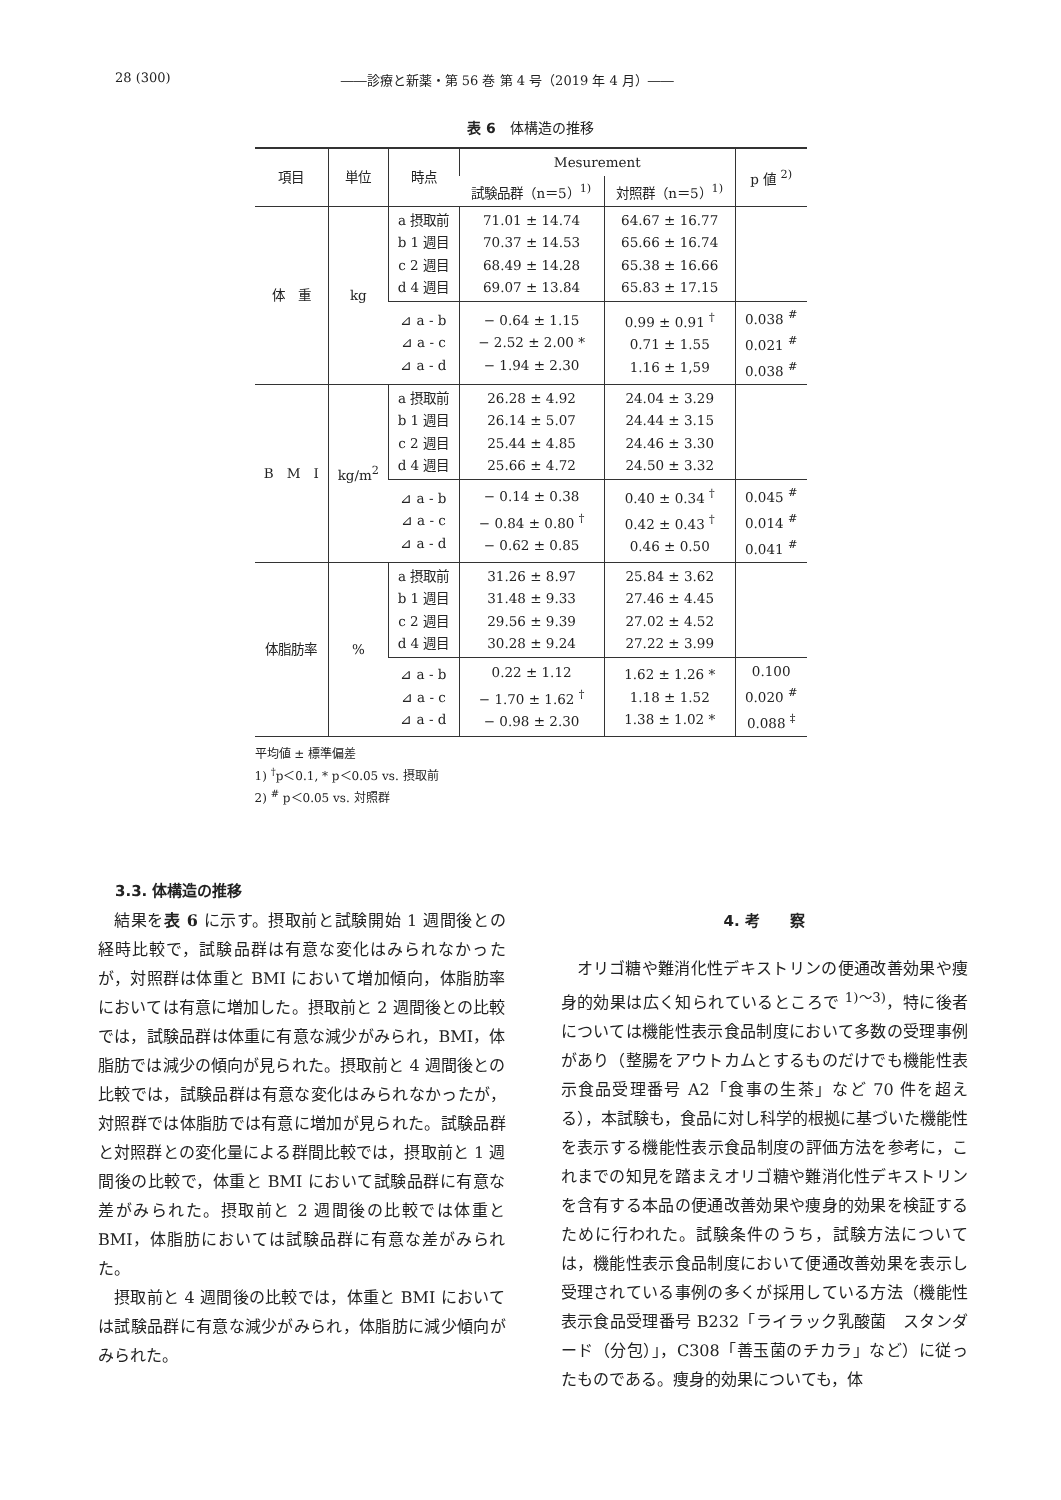28 (300) ――診療と新薬・第 56 巻 第 4 号（2019 年 4 月）――
表 6　体構造の推移
| 項目 | 単位 | 時点 | Mesurement | | p 値 <sup>2)</sup> |
| --- | --- | --- | --- | --- | --- |
| | | | 試験品群（n＝5）<sup>1)</sup> | 対照群（n＝5）<sup>1)</sup> | |
| 体 重 | kg | a 摂取前 b 1 週目 c 2 週目 d 4 週目 | 71.01 ± 14.74 70.37 ± 14.53 68.49 ± 14.28 69.07 ± 13.84 | 64.67 ± 16.77 65.66 ± 16.74 65.38 ± 16.66 65.83 ± 17.15 | |
| | | ⊿ a - b ⊿ a - c ⊿ a - d | − 0.64 ± 1.15 − 2.52 ± 2.00 * − 1.94 ± 2.30 | 0.99 ± 0.91 <sup>†</sup> 0.71 ± 1.55 1.16 ± 1,59 | 0.038 <sup>#</sup> 0.021 <sup>#</sup> 0.038 <sup>#</sup> |
| B M I | kg/m<sup>2</sup> | a 摂取前 b 1 週目 c 2 週目 d 4 週目 | 26.28 ± 4.92 26.14 ± 5.07 25.44 ± 4.85 25.66 ± 4.72 | 24.04 ± 3.29 24.44 ± 3.15 24.46 ± 3.30 24.50 ± 3.32 | |
| | | ⊿ a - b ⊿ a - c ⊿ a - d | − 0.14 ± 0.38 − 0.84 ± 0.80 <sup>†</sup> − 0.62 ± 0.85 | 0.40 ± 0.34 <sup>†</sup> 0.42 ± 0.43 <sup>†</sup> 0.46 ± 0.50 | 0.045 <sup>#</sup> 0.014 <sup>#</sup> 0.041 <sup>#</sup> |
| 体脂肪率 | % | a 摂取前 b 1 週目 c 2 週目 d 4 週目 | 31.26 ± 8.97 31.48 ± 9.33 29.56 ± 9.39 30.28 ± 9.24 | 25.84 ± 3.62 27.46 ± 4.45 27.02 ± 4.52 27.22 ± 3.99 | |
| | | ⊿ a - b ⊿ a - c ⊿ a - d | 0.22 ± 1.12 − 1.70 ± 1.62 <sup>†</sup> − 0.98 ± 2.30 | 1.62 ± 1.26 * 1.18 ± 1.52 1.38 ± 1.02 * | 0.100 0.020 <sup>#</sup> 0.088 <sup>‡</sup> |
平均値 ± 標準偏差
1) <sup>†</sup>p＜0.1, * p＜0.05 vs. 摂取前
2) <sup>#</sup> p＜0.05 vs. 対照群
3.3. 体構造の推移
結果を表 6 に示す。摂取前と試験開始 1 週間後との経時比較で，試験品群は有意な変化はみられなかったが，対照群は体重と BMI において増加傾向，体脂肪率においては有意に増加した。摂取前と 2 週間後との比較では，試験品群は体重に有意な減少がみられ，BMI，体脂肪では減少の傾向が見られた。摂取前と 4 週間後との比較では，試験品群は有意な変化はみられなかったが，対照群では体脂肪では有意に増加が見られた。試験品群と対照群との変化量による群間比較では，摂取前と 1 週間後の比較で，体重と BMI において試験品群に有意な差がみられた。摂取前と 2 週間後の比較では体重と BMI，体脂肪においては試験品群に有意な差がみられた。
摂取前と 4 週間後の比較では，体重と BMI においては試験品群に有意な減少がみられ，体脂肪に減少傾向がみられた。
4. 考　　察
オリゴ糖や難消化性デキストリンの便通改善効果や痩身的効果は広く知られているところで <sup>1)〜3)</sup>，特に後者については機能性表示食品制度において多数の受理事例があり（整腸をアウトカムとするものだけでも機能性表示食品受理番号 A2「食事の生茶」など 70 件を超える），本試験も，食品に対し科学的根拠に基づいた機能性を表示する機能性表示食品制度の評価方法を参考に，これまでの知見を踏まえオリゴ糖や難消化性デキストリンを含有する本品の便通改善効果や痩身的効果を検証するために行われた。試験条件のうち，試験方法については，機能性表示食品制度において便通改善効果を表示し受理されている事例の多くが採用している方法（機能性表示食品受理番号 B232「ライラック乳酸菌　スタンダード（分包）」，C308「善玉菌のチカラ」など）に従ったものである。痩身的効果についても，体